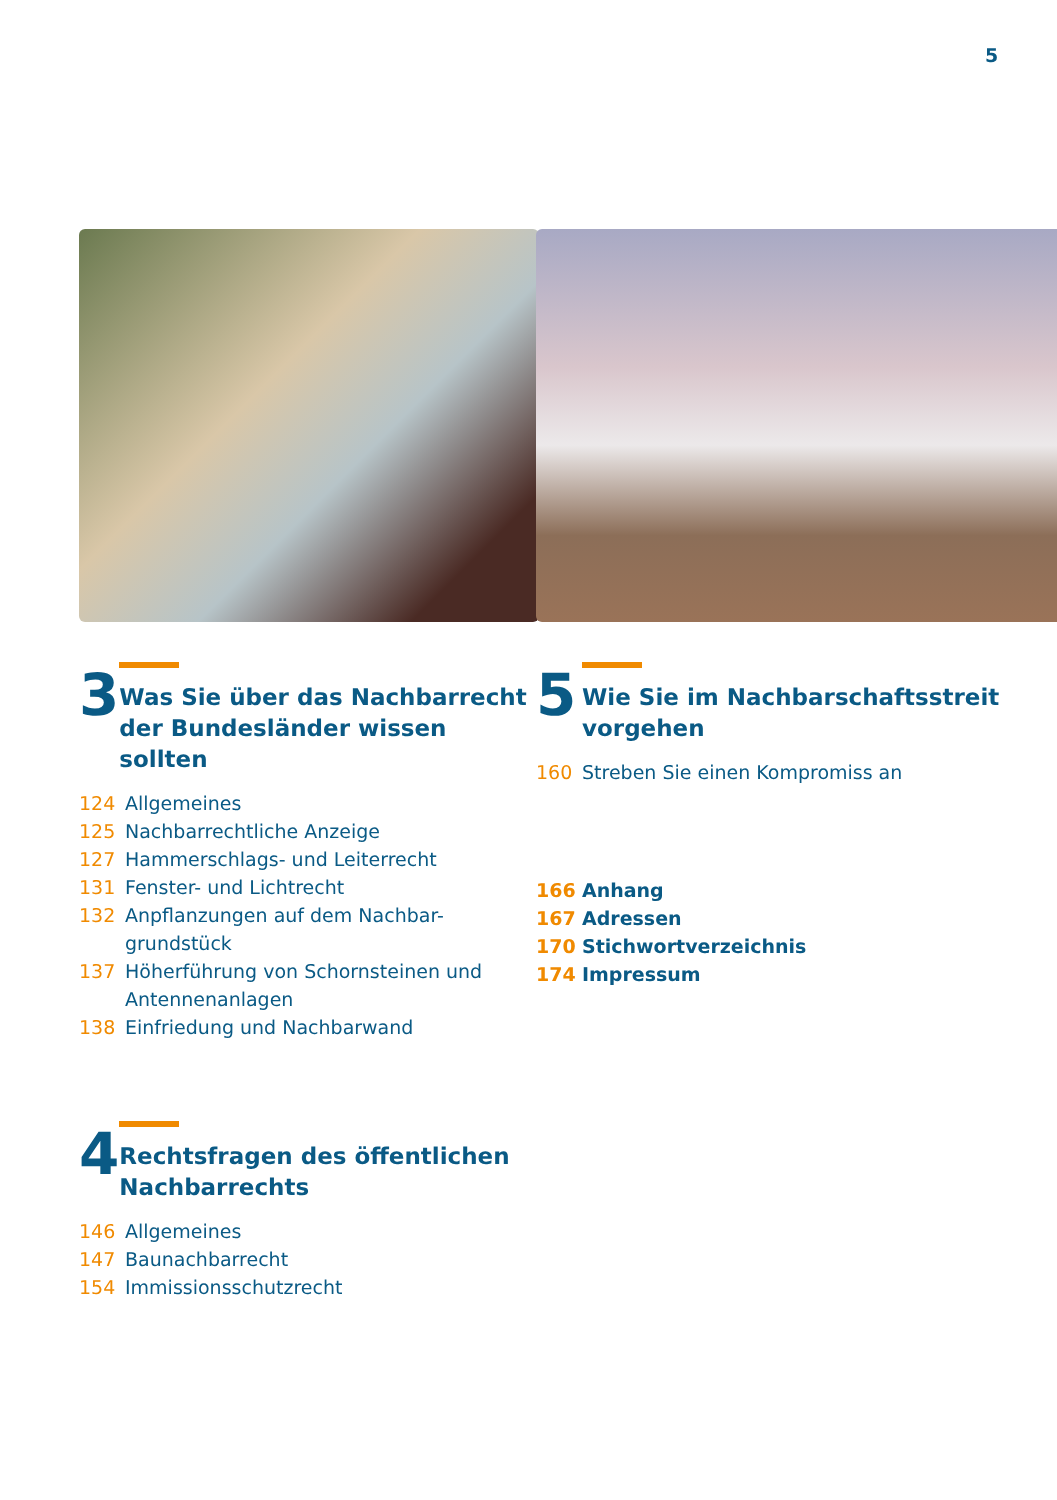5
3
Was Sie über das Nachbarrecht der Bundesländer wissen sollten
124 Allgemeines
125 Nachbarrechtliche Anzeige
127 Hammerschlags- und Leiterrecht
131 Fenster- und Lichtrecht
132 Anpflanzungen auf dem Nachbar-
grundstück
137 Höherführung von Schornsteinen und Antennenanlagen
138 Einfriedung und Nachbarwand
4
Rechtsfragen des öffentlichen Nachbarrechts
146 Allgemeines
147 Baunachbarrecht
154 Immissionsschutzrecht
5
Wie Sie im Nachbarschaftsstreit
vorgehen
160 Streben Sie einen Kompromiss an
166 Anhang
167 Adressen
170 Stichwortverzeichnis
174 Impressum